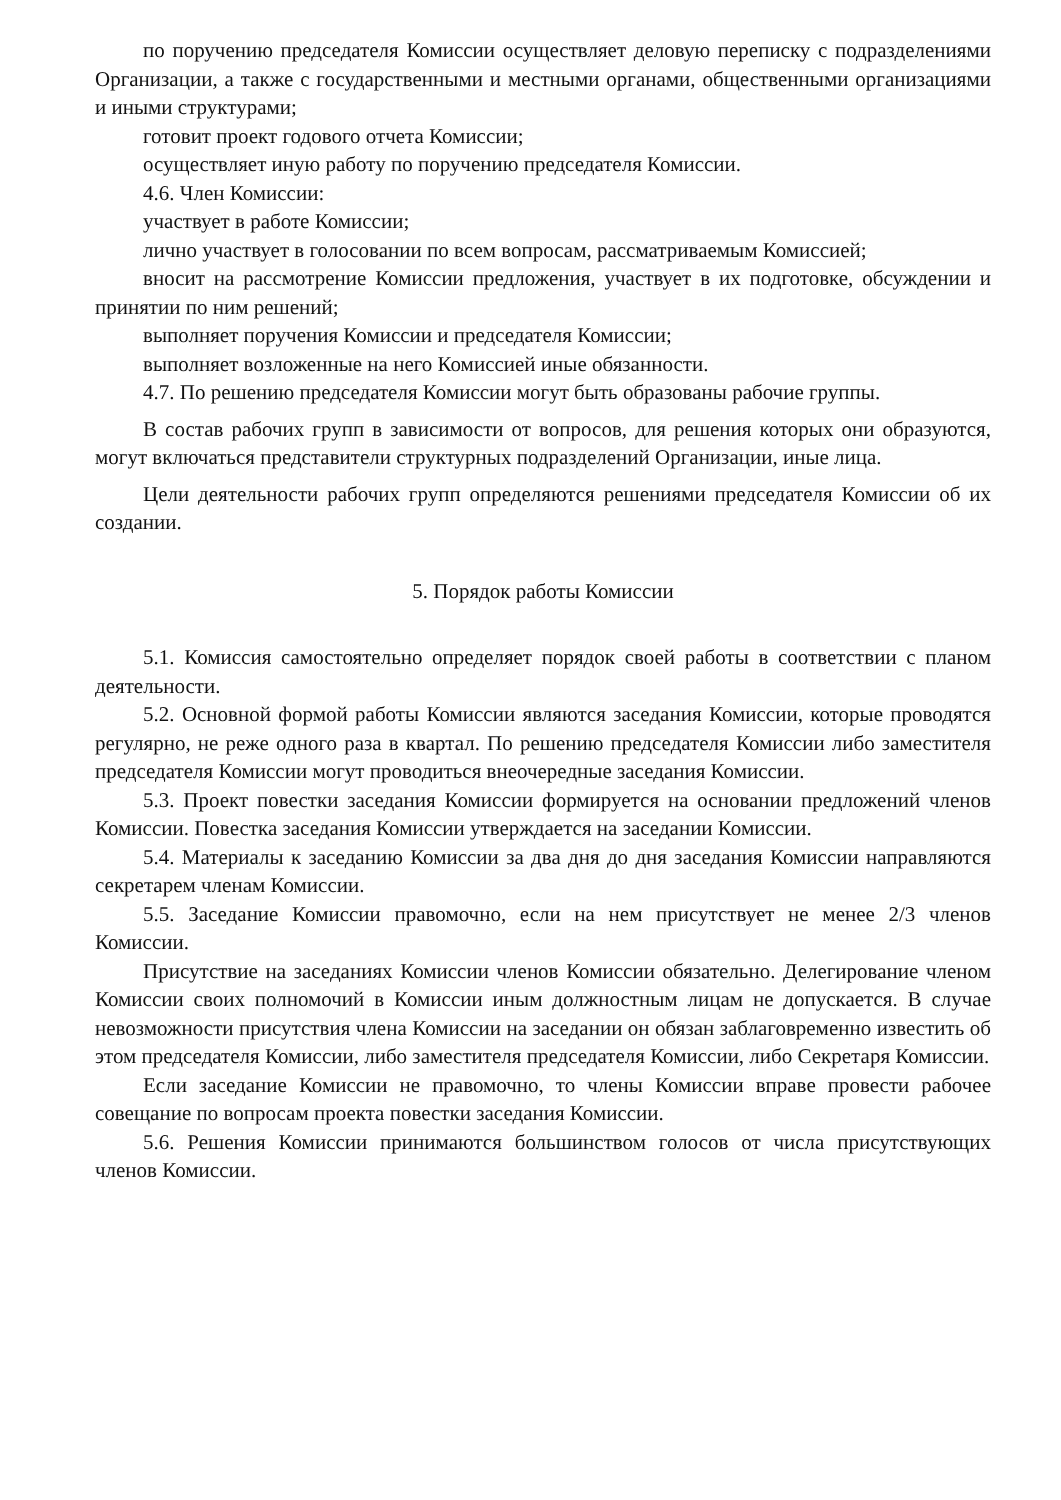по поручению председателя Комиссии осуществляет деловую переписку с подразделениями Организации, а также с государственными и местными органами, общественными организациями и иными структурами;
готовит проект годового отчета Комиссии;
осуществляет иную работу по поручению председателя Комиссии.
4.6. Член Комиссии:
участвует в работе Комиссии;
лично участвует в голосовании по всем вопросам, рассматриваемым Комиссией;
вносит на рассмотрение Комиссии предложения, участвует в их подготовке, обсуждении и принятии по ним решений;
выполняет поручения Комиссии и председателя Комиссии;
выполняет возложенные на него Комиссией иные обязанности.
4.7. По решению председателя Комиссии могут быть образованы рабочие группы.
В состав рабочих групп в зависимости от вопросов, для решения которых они образуются, могут включаться представители структурных подразделений Организации, иные лица.
Цели деятельности рабочих групп определяются решениями председателя Комиссии об их создании.
5. Порядок работы Комиссии
5.1. Комиссия самостоятельно определяет порядок своей работы в соответствии с планом деятельности.
5.2. Основной формой работы Комиссии являются заседания Комиссии, которые проводятся регулярно, не реже одного раза в квартал. По решению председателя Комиссии либо заместителя председателя Комиссии могут проводиться внеочередные заседания Комиссии.
5.3. Проект повестки заседания Комиссии формируется на основании предложений членов Комиссии. Повестка заседания Комиссии утверждается на заседании Комиссии.
5.4. Материалы к заседанию Комиссии за два дня до дня заседания Комиссии направляются секретарем членам Комиссии.
5.5. Заседание Комиссии правомочно, если на нем присутствует не менее 2/3 членов Комиссии.
Присутствие на заседаниях Комиссии членов Комиссии обязательно. Делегирование членом Комиссии своих полномочий в Комиссии иным должностным лицам не допускается. В случае невозможности присутствия члена Комиссии на заседании он обязан заблаговременно известить об этом председателя Комиссии, либо заместителя председателя Комиссии, либо Секретаря Комиссии.
Если заседание Комиссии не правомочно, то члены Комиссии вправе провести рабочее совещание по вопросам проекта повестки заседания Комиссии.
5.6. Решения Комиссии принимаются большинством голосов от числа присутствующих членов Комиссии.